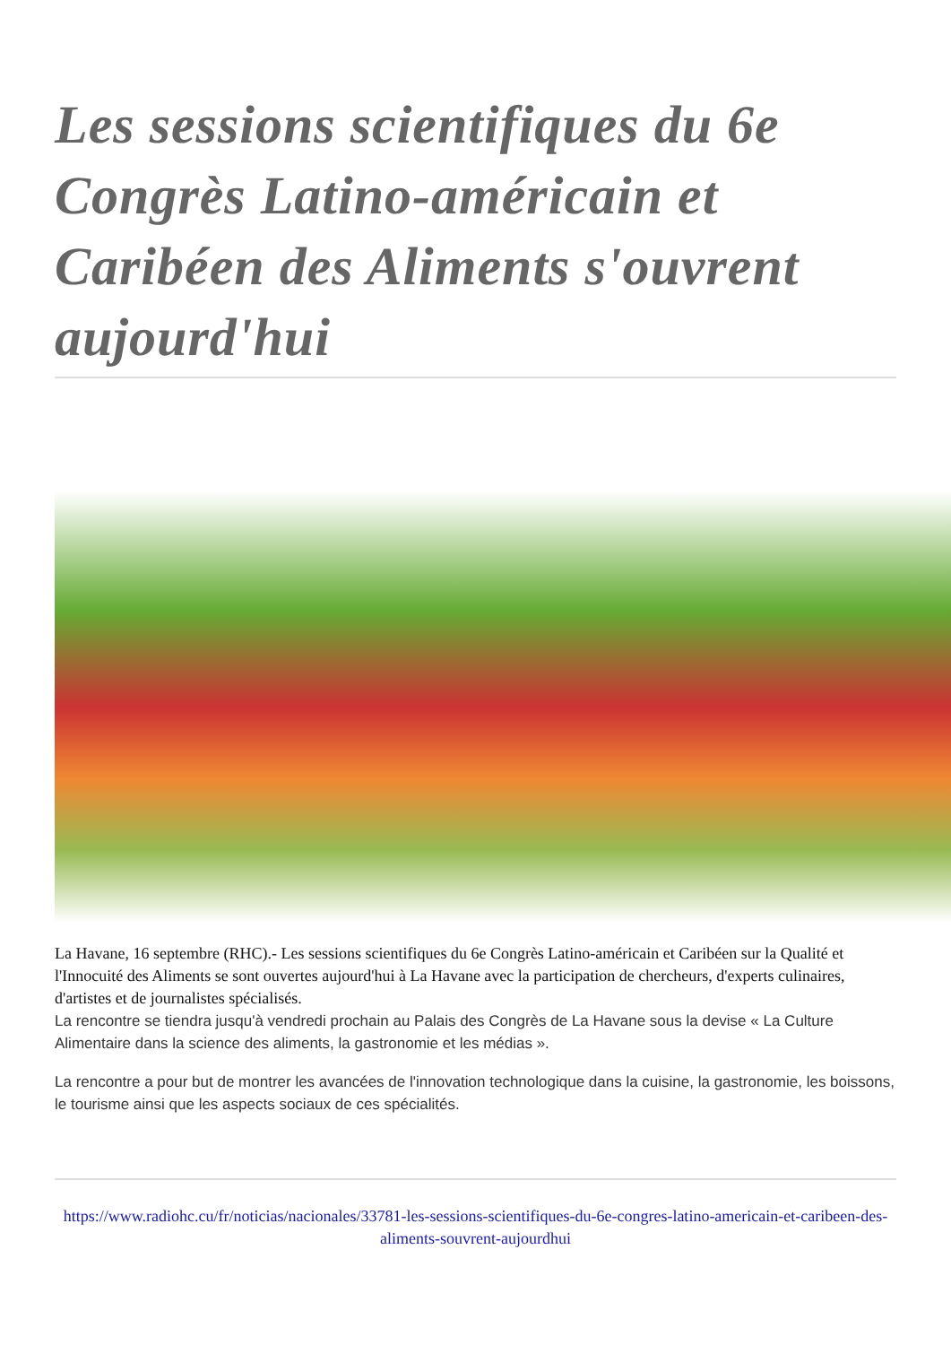Les sessions scientifiques du 6e Congrès Latino-américain et Caribéen des Aliments s'ouvrent aujourd'hui
La Havane, 16 septembre (RHC).- Les sessions scientifiques du 6e Congrès Latino-américain et Caribéen sur la Qualité et l'Innocuité des Aliments se sont ouvertes aujourd'hui à La Havane avec la participation de chercheurs, d'experts culinaires, d'artistes et de journalistes spécialisés.
La rencontre se tiendra jusqu'à vendredi prochain au Palais des Congrès de La Havane sous la devise « La Culture Alimentaire dans la science des aliments, la gastronomie et les médias ».
La rencontre a pour but de montrer les avancées de l'innovation technologique dans la cuisine, la gastronomie, les boissons, le tourisme ainsi que les aspects sociaux de ces spécialités.
https://www.radiohc.cu/fr/noticias/nacionales/33781-les-sessions-scientifiques-du-6e-congres-latino-americain-et-caribeen-des-aliments-souvrent-aujourdhui